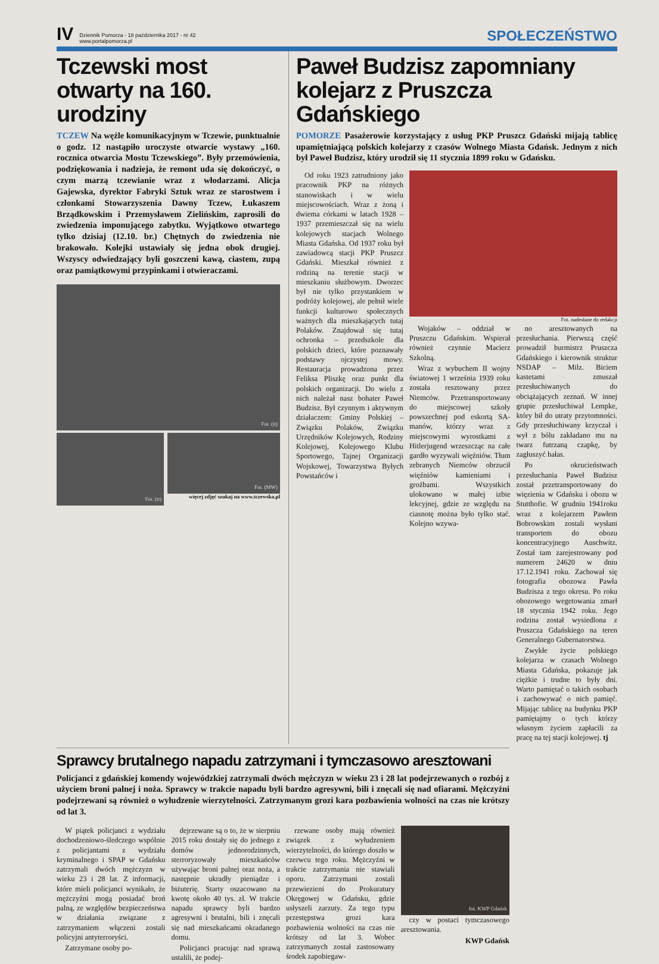IV Dziennik Pomorza - 18 października 2017 - nr 42
www.portalpomorza.pl SPOŁECZEŃSTWO
Tczewski most otwarty na 160. urodziny
TCZEW Na węźle komunikacyjnym w Tczewie, punktualnie o godz. 12 nastąpiło uroczyste otwarcie wystawy „160. rocznica otwarcia Mostu Tczewskiego”. Były przemówienia, podziękowania i nadzieja, że remont uda się dokończyć, o czym marzą tczewianie wraz z włodarzami. Alicja Gajewska, dyrektor Fabryki Sztuk wraz ze starostwem i członkami Stowarzyszenia Dawny Tczew, Łukaszem Brządkowskim i Przemysławem Zielińskim, zaprosili do zwiedzenia imponującego zabytku. Wyjątkowo otwartego tylko dzisiaj (12.10. br.) Chętnych do zwiedzenia nie brakowało. Kolejki ustawiały się jedna obok drugiej. Wszyscy odwiedzający byli goszczeni kawą, ciastem, zupą oraz pamiątkowymi przypinkami i otwieraczami.
Fot. (tt)
Fot. (tt)
Fot. (MW)
więcej zdjęć szukaj na www.tczewska.pl
Paweł Budzisz zapomniany kolejarz z Pruszcza Gdańskiego
POMORZE Pasażerowie korzystający z usług PKP Pruszcz Gdański mijają tablicę upamiętniającą polskich kolejarzy z czasów Wolnego Miasta Gdańsk. Jednym z nich był Paweł Budzisz, który urodził się 11 stycznia 1899 roku w Gdańsku.
Od roku 1923 zatrudniony jako pracownik PKP na różnych stanowiskach i w wielu miejscowościach. Wraz z żoną i dwiema córkami w latach 1928 – 1937 przemieszczał się na wielu kolejowych stacjach Wolnego Miasta Gdańska. Od 1937 roku był zawiadowcą stacji PKP Pruszcz Gdański. Mieszkał również z rodziną na terenie stacji w mieszkaniu służbowym. Dworzec był nie tylko przystankiem w podróży kolejowej, ale pełnił wiele funkcji kulturowo społecznych ważnych dla mieszkających tutaj Polaków. Znajdował się tutaj ochronka – przedszkole dla polskich dzieci, które poznawały podstawy ojczystej mowy. Restauracja prowadzona przez Feliksa Pliszkę oraz punkt dla polskich organizacji. Do wielu z nich należał nasz bohater Paweł Budzisz. Był czynnym i aktywnym działaczem: Gminy Polskiej – Związku Polaków, Związku Urzędników Kolejowych, Rodziny Kolejowej, Kolejowego Klubu Sportowego, Tajnej Organizacji Wojskowej, Towarzystwa Byłych Powstańców i
Fot. nadesłane do redakcji
Wojaków – oddział w Pruszczu Gdańskim. Wspierał również czynnie Macierz Szkolną.
Wraz z wybuchem II wojny światowej 1 września 1939 roku została resztowany przez Niemców. Przetransportowany do miejscowej szkoły powszechnej pod eskortą SA-manów, którzy wraz z miejscowymi wyrostkami z Hitlerjugend wrzeszcząc na całe gardło wyzywali więźniów. Tłum zebranych Niemców obrzucił więźniów kamieniami i groźbami. Wszystkich ulokowano w małej izbie lekcyjnej, gdzie ze względu na ciasnotę można było tylko stać. Kolejno wzywa-
no aresztowanych na przesłuchania. Pierwszą część prowadził burmistrz Pruszcza Gdańskiego i kierownik struktur NSDAP – Milz. Biciem kastetami zmuszał przesłuchiwanych do obciążających zeznań. W innej grupie przesłuchiwał Lempke, który bił do utraty przytomności. Gdy przesłuchiwany krzyczał i wył z bólu zakładano mu na twarz futrzaną czapkę, by zagłuszyć hałas.
Po okrucieństwach przesłuchania Paweł Budzisz został przetransportowany do więzienia w Gdańsku i obozu w Stutthofie. W grudniu 1941roku wraz z kolejarzem Pawłem Bobrowskim zostali wysłani transportem do obozu koncentracyjnego Auschwitz. Został tam zarejestrowany pod numerem 24620 w dniu 17.12.1941 roku. Zachował się fotografia obozowa Pawła Budzisza z tego okresu. Po roku obozowego wegetowania zmarł 18 stycznia 1942 roku. Jego rodzina został wysiedlona z Pruszcza Gdańskiego na teren Generalnego Gubernatorstwa.
Zwykłe życie polskiego kolejarza w czasach Wolnego Miasta Gdańska, pokazuje jak ciężkie i trudne to były dni. Warto pamiętać o takich osobach i zachowywać o nich pamięć. Mijając tablicę na budynku PKP pamiętajmy o tych którzy własnym życiem zapłacili za pracę na tej stacji kolejowej. tj
Sprawcy brutalnego napadu zatrzymani i tymczasowo aresztowani
Policjanci z gdańskiej komendy wojewódzkiej zatrzymali dwóch mężczyzn w wieku 23 i 28 lat podejrzewanych o rozbój z użyciem broni palnej i noża. Sprawcy w trakcie napadu byli bardzo agresywni, bili i znęcali się nad ofiarami. Mężczyźni podejrzewani są również o wyłudzenie wierzytelności. Zatrzymanym grozi kara pozbawienia wolności na czas nie krótszy od lat 3.
W piątek policjanci z wydziału dochodzeniowo-śledczego wspólnie z policjantami z wydziału kryminalnego i SPAP w Gdańsku zatrzymali dwóch mężczyzn w wieku 23 i 28 lat. Z informacji, które mieli policjanci wynikało, że mężczyźni mogą posiadać broń palną, ze względów bezpieczeństwa w działania związane z zatrzymaniem włączeni zostali policyjni antyterroryści.
Zatrzymane osoby po-
dejrzewane są o to, że w sierpniu 2015 roku dostały się do jednego z domów jednorodzinnych, sterroryzowały mieszkańców używając broni palnej oraz noża, a następnie ukradły pieniądze i biżuterię. Starty oszacowano na kwotę około 40 tys. zł. W trakcie napadu sprawcy byli bardzo agresywni i brutalni, bili i znęcali się nad mieszkańcami okradanego domu.
Policjanci pracując nad sprawą ustalili, że podej-
rzewane osoby mają również związek z wyłudzeniem wierzytelności, do którego doszło w czerwcu tego roku. Mężczyźni w trakcie zatrzymania nie stawiali oporu. Zatrzymani zostali przewiezieni do Prokuratury Okręgowej w Gdańsku, gdzie usłyszeli zarzuty. Za tego typu przestępstwa grozi kara pozbawienia wolności na czas nie krótszy od lat 3. Wobec zatrzymanych został zastosowany środek zapobiegaw-
fot. KWP Gdańsk
czy w postaci tymczasowego aresztowania.
KWP Gdańsk